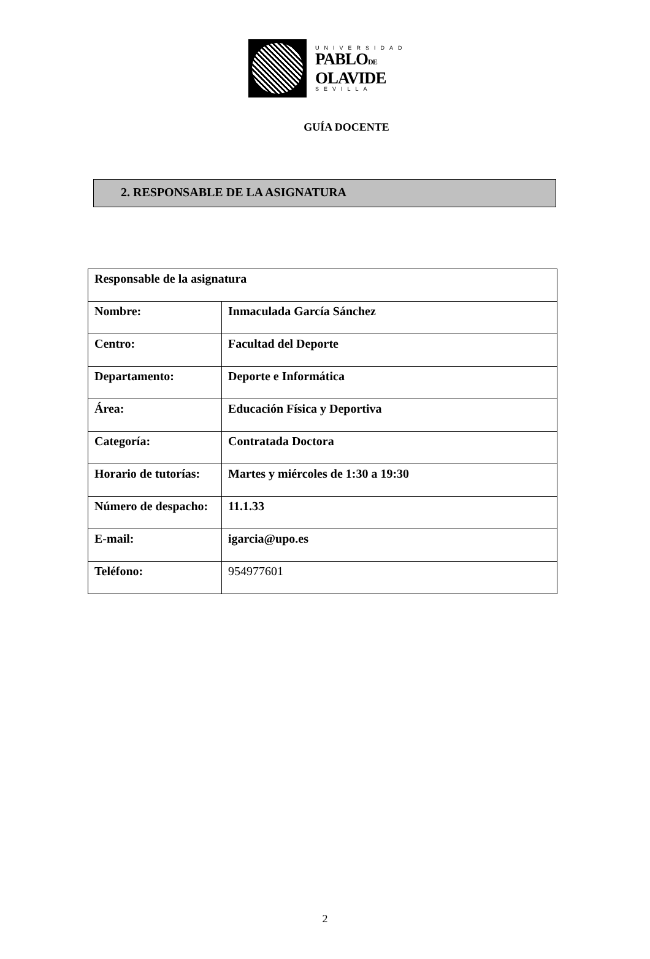UNIVERSIDAD
PABLODE
OLAVIDE
SEVILLA
GUÍA DOCENTE
2. RESPONSABLE DE LA ASIGNATURA
| Responsable de la asignatura | |
| Nombre: | Inmaculada García Sánchez |
| Centro: | Facultad del Deporte |
| Departamento: | Deporte e Informática |
| Área: | Educación Física y Deportiva |
| Categoría: | Contratada Doctora |
| Horario de tutorías: | Martes y miércoles de 1:30 a 19:30 |
| Número de despacho: | 11.1.33 |
| E-mail: | igarcia@upo.es |
| Teléfono: | 954977601 |
2